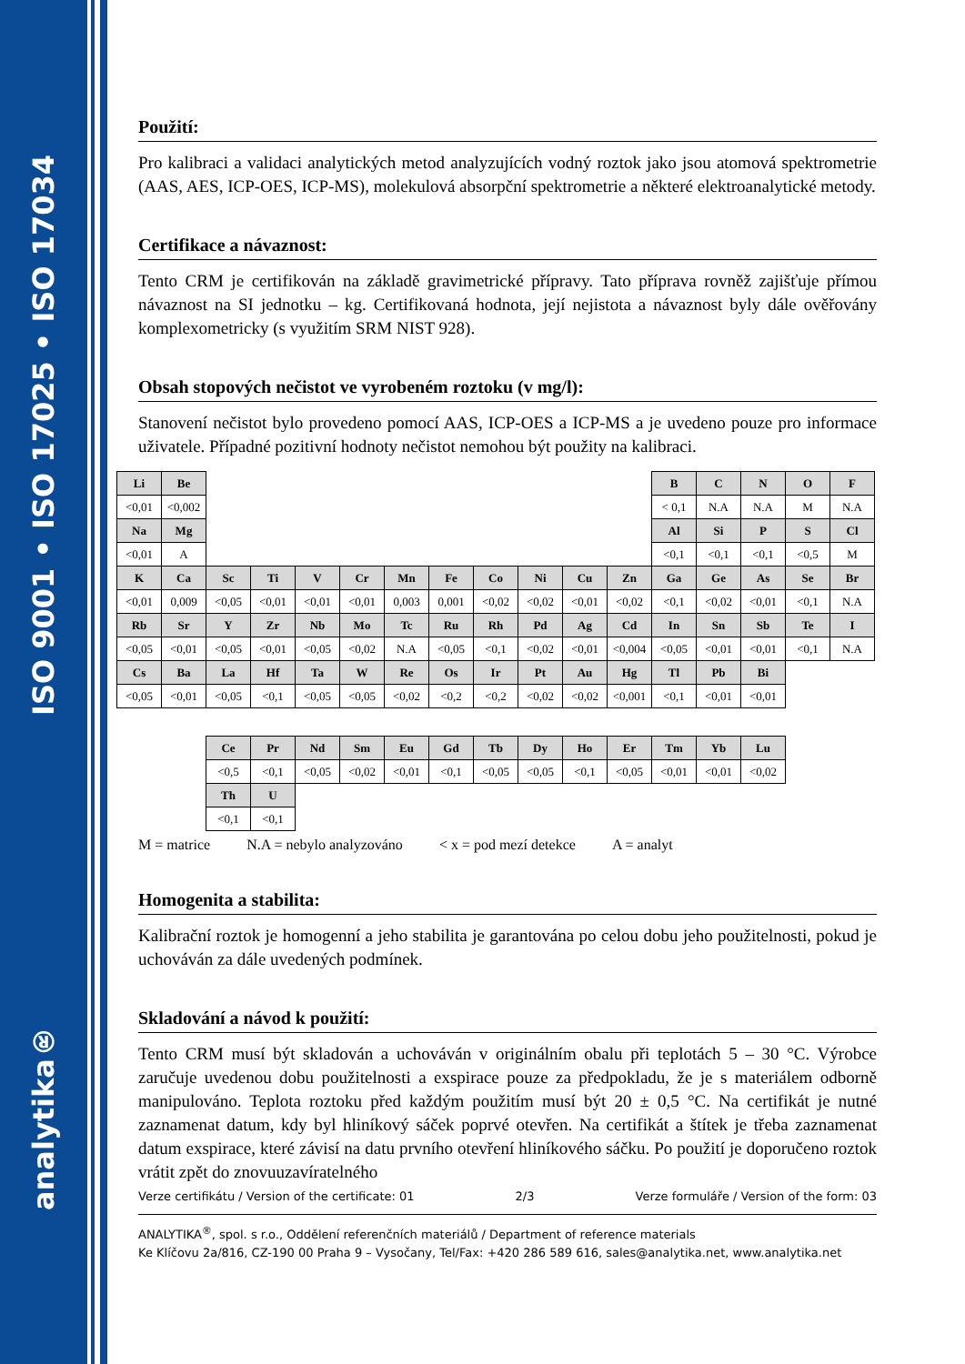analytika® ISO 9001 • ISO 17025 • ISO 17034
Použití:
Pro kalibraci a validaci analytických metod analyzujících vodný roztok jako jsou atomová spektrometrie (AAS, AES, ICP-OES, ICP-MS), molekulová absorpční spektrometrie a některé elektroanalytické metody.
Certifikace a návaznost:
Tento CRM je certifikován na základě gravimetrické přípravy. Tato příprava rovněž zajišťuje přímou návaznost na SI jednotku – kg. Certifikovaná hodnota, její nejistota a návaznost byly dále ověřovány komplexometricky (s využitím SRM NIST 928).
Obsah stopových nečistot ve vyrobeném roztoku (v mg/l):
Stanovení nečistot bylo provedeno pomocí AAS, ICP-OES a ICP-MS a je uvedeno pouze pro informace uživatele. Případné pozitivní hodnoty nečistot nemohou být použity na kalibraci.
| Li | Be | | | | | | | | | | | B | C | N | O | F |
| <0,01 | <0,002 | | | | | | | | | | | < 0,1 | N.A | N.A | M | N.A |
| Na | Mg | | | | | | | | | | | Al | Si | P | S | Cl |
| <0,01 | A | | | | | | | | | | | <0,1 | <0,1 | <0,1 | <0,5 | M |
| K | Ca | Sc | Ti | V | Cr | Mn | Fe | Co | Ni | Cu | Zn | Ga | Ge | As | Se | Br |
| <0,01 | 0,009 | <0,05 | <0,01 | <0,01 | <0,01 | 0,003 | 0,001 | <0,02 | <0,02 | <0,01 | <0,02 | <0,1 | <0,02 | <0,01 | <0,1 | N.A |
| Rb | Sr | Y | Zr | Nb | Mo | Tc | Ru | Rh | Pd | Ag | Cd | In | Sn | Sb | Te | I |
| <0,05 | <0,01 | <0,05 | <0,01 | <0,05 | <0,02 | N.A | <0,05 | <0,1 | <0,02 | <0,01 | <0,004 | <0,05 | <0,01 | <0,01 | <0,1 | N.A |
| Cs | Ba | La | Hf | Ta | W | Re | Os | Ir | Pt | Au | Hg | Tl | Pb | Bi | | |
| <0,05 | <0,01 | <0,05 | <0,1 | <0,05 | <0,05 | <0,02 | <0,2 | <0,2 | <0,02 | <0,02 | <0,001 | <0,1 | <0,01 | <0,01 | | |
| | | Ce | Pr | Nd | Sm | Eu | Gd | Tb | Dy | Ho | Er | Tm | Yb | Lu | | |
| | | <0,5 | <0,1 | <0,05 | <0,02 | <0,01 | <0,1 | <0,05 | <0,05 | <0,1 | <0,05 | <0,01 | <0,01 | <0,02 | | |
| | | Th | U | | | | | | | | | | | | | |
| | | <0,1 | <0,1 | | | | | | | | | | | | | |
M = matrice N.A = nebylo analyzováno < x = pod mezí detekce A = analyt
Homogenita a stabilita:
Kalibrační roztok je homogenní a jeho stabilita je garantována po celou dobu jeho použitelnosti, pokud je uchováván za dále uvedených podmínek.
Skladování a návod k použití:
Tento CRM musí být skladován a uchováván v originálním obalu při teplotách 5 – 30 °C. Výrobce zaručuje uvedenou dobu použitelnosti a exspirace pouze za předpokladu, že je s materiálem odborně manipulováno. Teplota roztoku před každým použitím musí být 20 ± 0,5 °C. Na certifikát je nutné zaznamenat datum, kdy byl hliníkový sáček poprvé otevřen. Na certifikát a štítek je třeba zaznamenat datum exspirace, které závisí na datu prvního otevření hliníkového sáčku. Po použití je doporučeno roztok vrátit zpět do znovuuzavíratelného
Verze certifikátu / Version of the certificate: 01 2/3 Verze formuláře / Version of the form: 03
ANALYTIKA<sup>®</sup>, spol. s r.o., Oddělení referenčních materiálů / Department of reference materials
Ke Klíčovu 2a/816, CZ-190 00 Praha 9 – Vysočany, Tel/Fax: +420 286 589 616, sales@analytika.net, www.analytika.net